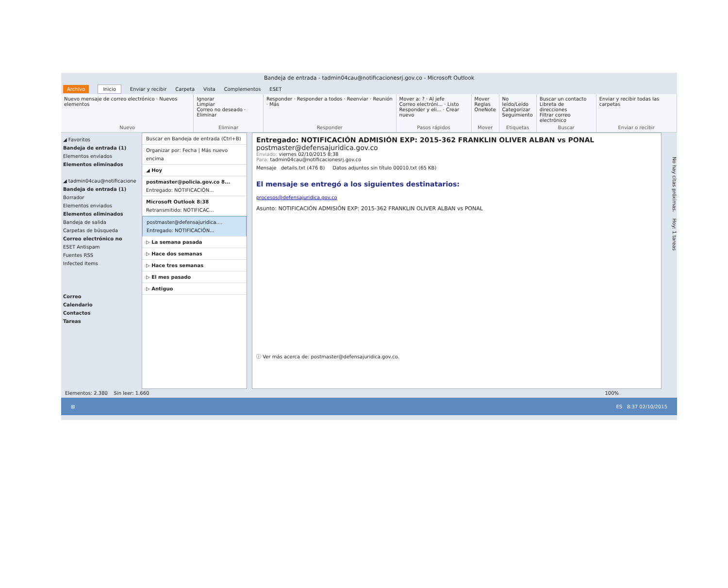Bandeja de entrada - tadmin04cau@notificacionesrj.gov.co - Microsoft Outlook
Archivo Inicio Enviar y recibir Carpeta Vista Complementos ESET
Nuevo mensaje de correo electrónico · Nuevos elementos
Nuevo
Ignorar
Limpiar
Correo no deseado · Eliminar
Eliminar
Responder · Responder a todos · Reenviar · Reunión · Más
Responder
Mover a: ? · Al jefe
Correo electróni... · Listo
Responder y eli... · Crear nuevo
Pasos rápidos
Mover
Reglas
OneNote
Mover
No leído/Leído
Categorizar
Seguimiento
Etiquetas
Buscar un contacto
Libreta de direcciones
Filtrar correo electrónico
Buscar
Enviar y recibir todas las carpetas
Enviar o recibir
◢ Favoritos
Bandeja de entrada (1)
Elementos enviados
Elementos eliminados
◢ tadmin04cau@notificacione
Bandeja de entrada (1)
Borrador
Elementos enviados
Elementos eliminados
Bandeja de salida
Carpetas de búsqueda
Correo electrónico no
ESET Antispam
Fuentes RSS
Infected Items
Correo
Calendario
Contactos
Tareas
Buscar en Bandeja de entrada (Ctrl+B)
Organizar por: Fecha | Más nuevo encima
◢ Hoy
postmaster@policia.gov.co 8...
Entregado: NOTIFICACIÓN...
Microsoft Outlook 8:38
Retransmitido: NOTIFICAC...
postmaster@defensajuridica....
Entregado: NOTIFICACIÓN...
▷ La semana pasada
▷ Hace dos semanas
▷ Hace tres semanas
▷ El mes pasado
▷ Antiguo
Entregado: NOTIFICACIÓN ADMISIÓN EXP: 2015-362 FRANKLIN OLIVER ALBAN vs PONAL
postmaster@defensajuridica.gov.co
Enviado: viernes 02/10/2015 8:38
Para: tadmin04cau@notificacionesrj.gov.co
Mensaje details.txt (476 B) Datos adjuntos sin título 00010.txt (65 KB)
El mensaje se entregó a los siguientes destinatarios:
procesos@defensajuridica.gov.co
Asunto: NOTIFICACIÓN ADMISIÓN EXP: 2015-362 FRANKLIN OLIVER ALBAN vs PONAL
ⓘ Ver más acerca de: postmaster@defensajuridica.gov.co.
No hay citas próximas. Hoy: 1 tareas
Elementos: 2.380 Sin leer: 1.660 100%
⊞ ES 8:37 02/10/2015